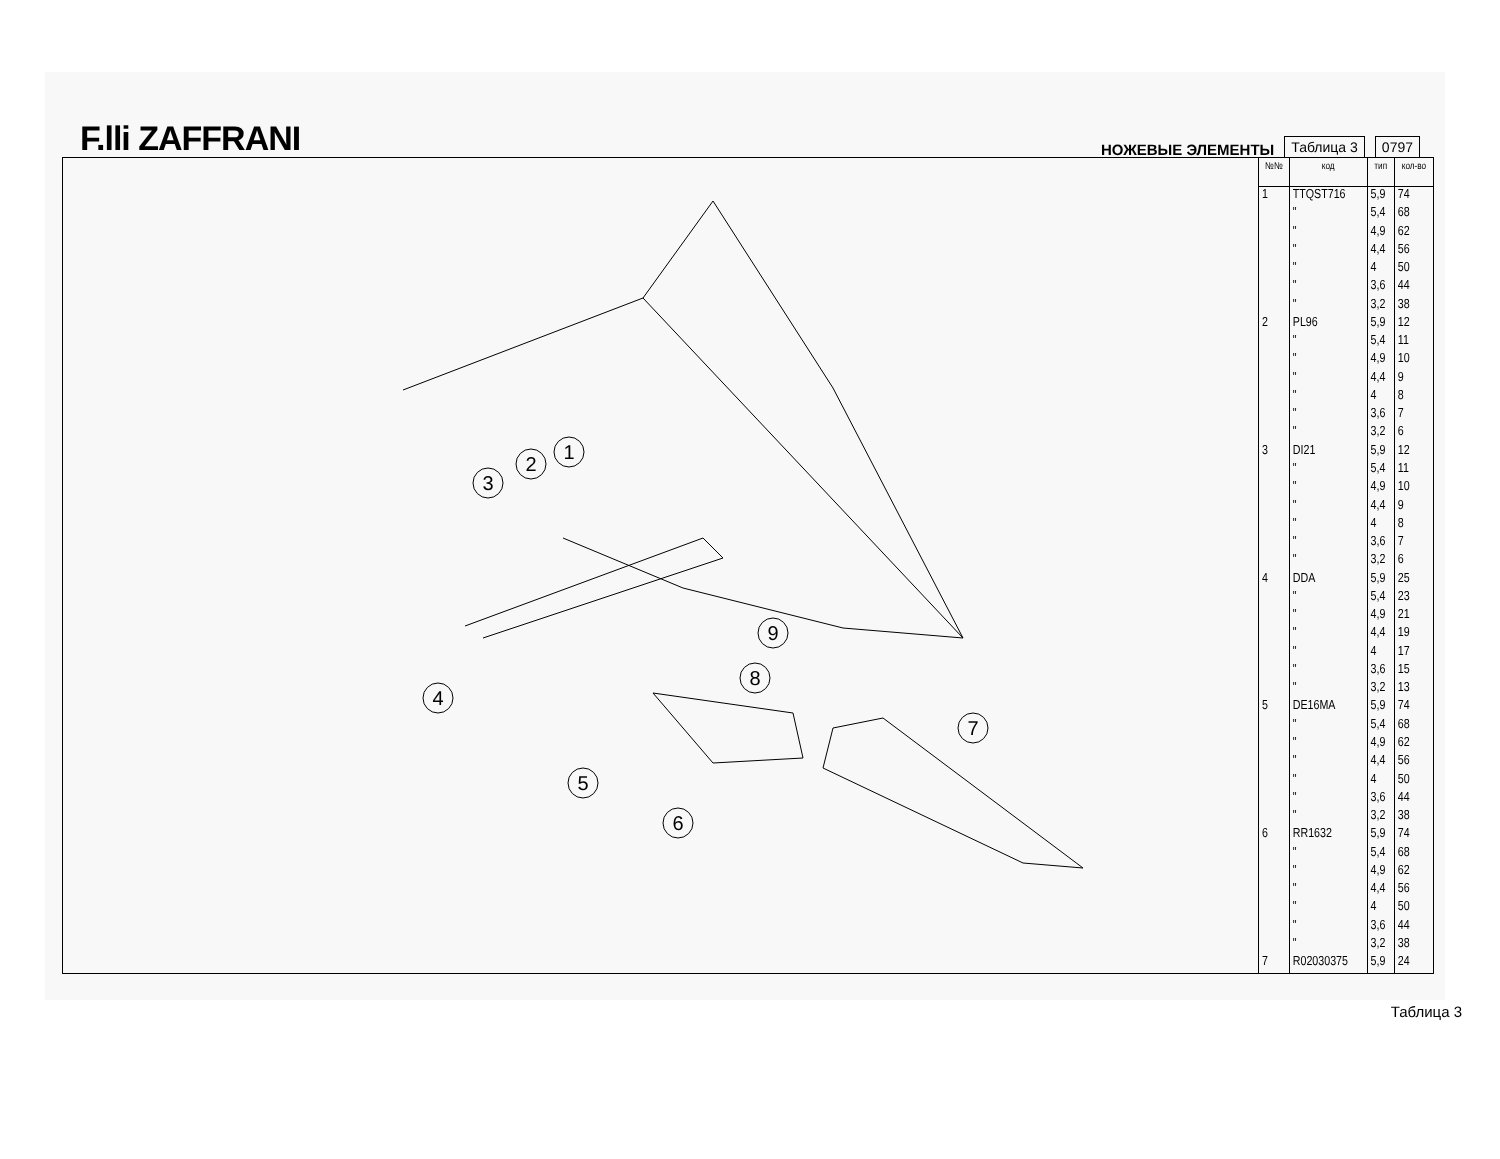F.lli ZAFFRANI
НОЖЕВЫЕ ЭЛЕМЕНТЫ Таблица 3 0797
1
2
3
4
5
6
7
8
9
| №№ | код | тип | кол-во |
| --- | --- | --- | --- |
| 1 | TTQST716 | 5,9 | 74 |
| | " | 5,4 | 68 |
| | " | 4,9 | 62 |
| | " | 4,4 | 56 |
| | " | 4 | 50 |
| | " | 3,6 | 44 |
| | " | 3,2 | 38 |
| 2 | PL96 | 5,9 | 12 |
| | " | 5,4 | 11 |
| | " | 4,9 | 10 |
| | " | 4,4 | 9 |
| | " | 4 | 8 |
| | " | 3,6 | 7 |
| | " | 3,2 | 6 |
| 3 | DI21 | 5,9 | 12 |
| | " | 5,4 | 11 |
| | " | 4,9 | 10 |
| | " | 4,4 | 9 |
| | " | 4 | 8 |
| | " | 3,6 | 7 |
| | " | 3,2 | 6 |
| 4 | DDA | 5,9 | 25 |
| | " | 5,4 | 23 |
| | " | 4,9 | 21 |
| | " | 4,4 | 19 |
| | " | 4 | 17 |
| | " | 3,6 | 15 |
| | " | 3,2 | 13 |
| 5 | DE16MA | 5,9 | 74 |
| | " | 5,4 | 68 |
| | " | 4,9 | 62 |
| | " | 4,4 | 56 |
| | " | 4 | 50 |
| | " | 3,6 | 44 |
| | " | 3,2 | 38 |
| 6 | RR1632 | 5,9 | 74 |
| | " | 5,4 | 68 |
| | " | 4,9 | 62 |
| | " | 4,4 | 56 |
| | " | 4 | 50 |
| | " | 3,6 | 44 |
| | " | 3,2 | 38 |
| 7 | R02030375 | 5,9 | 24 |
Таблица 3